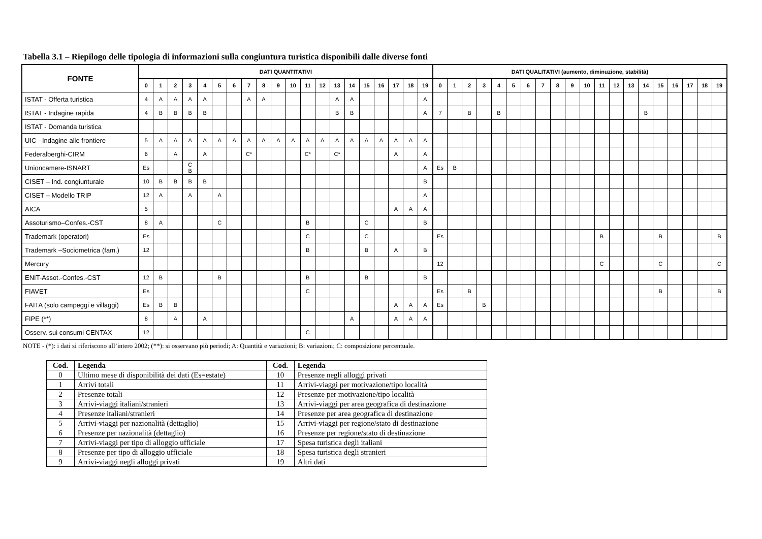Tabella 3.1 – Riepilogo delle tipologia di informazioni sulla congiuntura turistica disponibili dalle diverse fonti
| FONTE | DATI QUANTITATIVI | | | | | | | | | | | | | | | | | | | | DATI QUALITATIVI (aumento, diminuzione, stabilità) | | | | | | | | | | | | | | | | | | | |
| --- | --- | --- | --- | --- | --- | --- | --- | --- | --- | --- | --- | --- | --- | --- | --- | --- | --- | --- | --- | --- | --- | --- | --- | --- | --- | --- | --- | --- | --- | --- | --- | --- | --- | --- | --- | --- | --- | --- | --- | --- |
| | 0 | 1 | 2 | 3 | 4 | 5 | 6 | 7 | 8 | 9 | 10 | 11 | 12 | 13 | 14 | 15 | 16 | 17 | 18 | 19 | 0 | 1 | 2 | 3 | 4 | 5 | 6 | 7 | 8 | 9 | 10 | 11 | 12 | 13 | 14 | 15 | 16 | 17 | 18 | 19 |
| ISTAT - Offerta turistica | 4 | A | A | A | A | | | A | A | | | | | A | A | | | | | A | | | | | | | | | | | | | | | | | | | | |
| ISTAT - Indagine rapida | 4 | B | B | B | B | | | | | | | | | B | B | | | | | A | 7 | | B | | B | | | | | | | | | | B | | | | | |
| ISTAT - Domanda turistica | | | | | | | | | | | | | | | | | | | | | | | | | | | | | | | | | | | | | | | | |
| UIC - Indagine alle frontiere | 5 | A | A | A | A | A | A | A | A | A | A | A | A | A | A | A | A | A | A | A | | | | | | | | | | | | | | | | | | | | |
| Federalberghi-CIRM | 6 | | A | | A | | | C* | | | | C* | | C* | | | | A | | A | | | | | | | | | | | | | | | | | | | | |
| Unioncamere-ISNART | Es | | | C B | | | | | | | | | | | | | | | | A | Es | B | | | | | | | | | | | | | | | | | | |
| CISET – Ind. congiunturale | 10 | B | B | B | B | | | | | | | | | | | | | | | B | | | | | | | | | | | | | | | | | | | | |
| CISET – Modello TRIP | 12 | A | | A | | A | | | | | | | | | | | | | | A | | | | | | | | | | | | | | | | | | | | |
| AICA | 5 | | | | | | | | | | | | | | | | | A | A | A | | | | | | | | | | | | | | | | | | | | |
| Assoturismo–Confes.-CST | 8 | A | | | | C | | | | | | B | | | | C | | | | B | | | | | | | | | | | | | | | | | | | | |
| Trademark (operatori) | Es | | | | | | | | | | | C | | | | C | | | | | Es | | | | | | | | | | | B | | | | B | | | | B |
| Trademark –Sociometrica (fam.) | 12 | | | | | | | | | | | B | | | | B | | A | | B | | | | | | | | | | | | | | | | | | | | |
| Mercury | | | | | | | | | | | | | | | | | | | | | 12 | | | | | | | | | | | C | | | | C | | | | C |
| ENIT-Assot.-Confes.-CST | 12 | B | | | | B | | | | | | B | | | | B | | | | B | | | | | | | | | | | | | | | | | | | | |
| FIAVET | Es | | | | | | | | | | | C | | | | | | | | | Es | | B | | | | | | | | | | | | | B | | | | B |
| FAITA (solo campeggi e villaggi) | Es | B | B | | | | | | | | | | | | | | | A | A | A | Es | | | B | | | | | | | | | | | | | | | | |
| FIPE (**) | 8 | | A | | A | | | | | | | | | | A | | | A | A | A | | | | | | | | | | | | | | | | | | | | |
| Osserv. sui consumi CENTAX | 12 | | | | | | | | | | | C | | | | | | | | | | | | | | | | | | | | | | | | | | | | |
NOTE - (*): i dati si riferiscono all’intero 2002; (**): si osservano più periodi; A: Quantità e variazioni; B: variazioni; C: composizione percentuale.
| Cod. | Legenda | Cod. | Legenda |
| --- | --- | --- | --- |
| 0 | Ultimo mese di disponibilità dei dati (Es=estate) | 10 | Presenze negli alloggi privati |
| 1 | Arrivi totali | 11 | Arrivi-viaggi per motivazione/tipo località |
| 2 | Presenze totali | 12 | Presenze per motivazione/tipo località |
| 3 | Arrivi-viaggi italiani/stranieri | 13 | Arrivi-viaggi per area geografica di destinazione |
| 4 | Presenze italiani/stranieri | 14 | Presenze per area geografica di destinazione |
| 5 | Arrivi-viaggi per nazionalità (dettaglio) | 15 | Arrivi-viaggi per regione/stato di destinazione |
| 6 | Presenze per nazionalità (dettaglio) | 16 | Presenze per regione/stato di destinazione |
| 7 | Arrivi-viaggi per tipo di alloggio ufficiale | 17 | Spesa turistica degli italiani |
| 8 | Presenze per tipo di alloggio ufficiale | 18 | Spesa turistica degli stranieri |
| 9 | Arrivi-viaggi negli alloggi privati | 19 | Altri dati |